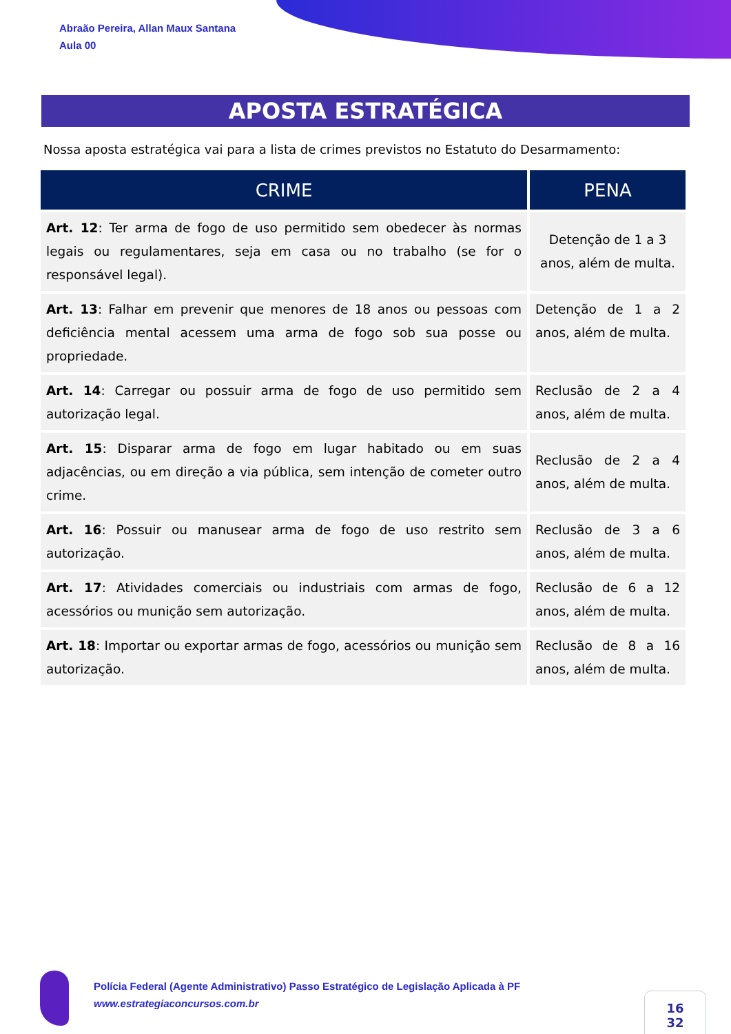Abraão Pereira, Allan Maux Santana
Aula 00
APOSTA ESTRATÉGICA
Nossa aposta estratégica vai para a lista de crimes previstos no Estatuto do Desarmamento:
| CRIME | PENA |
| --- | --- |
| Art. 12 : Ter arma de fogo de uso permitido sem obedecer às normas legais ou regulamentares, seja em casa ou no trabalho (se for o responsável legal). | Detenção de 1 a 3 anos, além de multa. |
| Art. 13 : Falhar em prevenir que menores de 18 anos ou pessoas com deficiência mental acessem uma arma de fogo sob sua posse ou propriedade. | Detenção de 1 a 2 anos, além de multa. |
| Art. 14 : Carregar ou possuir arma de fogo de uso permitido sem autorização legal. | Reclusão de 2 a 4 anos, além de multa. |
| Art. 15 : Disparar arma de fogo em lugar habitado ou em suas adjacências, ou em direção a via pública, sem intenção de cometer outro crime. | Reclusão de 2 a 4 anos, além de multa. |
| Art. 16 : Possuir ou manusear arma de fogo de uso restrito sem autorização. | Reclusão de 3 a 6 anos, além de multa. |
| Art. 17 : Atividades comerciais ou industriais com armas de fogo, acessórios ou munição sem autorização. | Reclusão de 6 a 12 anos, além de multa. |
| Art. 18 : Importar ou exportar armas de fogo, acessórios ou munição sem autorização. | Reclusão de 8 a 16 anos, além de multa. |
Polícia Federal (Agente Administrativo) Passo Estratégico de Legislação Aplicada à PF
www.estrategiaconcursos.com.br
16
32